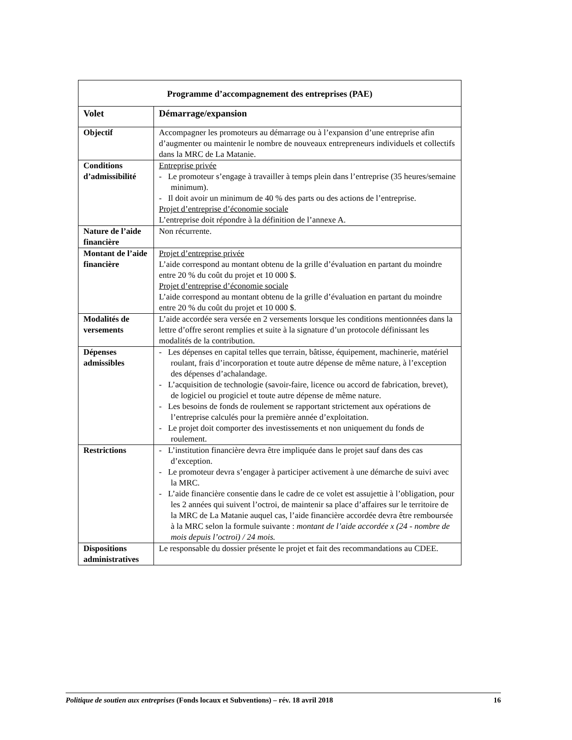| Programme d’accompagnement des entreprises (PAE) | |
| --- | --- |
| Volet | Démarrage/expansion |
| Objectif | Accompagner les promoteurs au démarrage ou à l’expansion d’une entreprise afin d’augmenter ou maintenir le nombre de nouveaux entrepreneurs individuels et collectifs dans la MRC de La Matanie. |
| Conditions d’admissibilité | Entreprise privée - Le promoteur s’engage à travailler à temps plein dans l’entreprise (35 heures/semaine minimum). - Il doit avoir un minimum de 40 % des parts ou des actions de l’entreprise. Projet d’entreprise d’économie sociale L’entreprise doit répondre à la définition de l’annexe A. |
| Nature de l’aide financière | Non récurrente. |
| Montant de l’aide financière | Projet d’entreprise privée L’aide correspond au montant obtenu de la grille d’évaluation en partant du moindre entre 20 % du coût du projet et 10 000 $. Projet d’entreprise d’économie sociale L’aide correspond au montant obtenu de la grille d’évaluation en partant du moindre entre 20 % du coût du projet et 10 000 $. |
| Modalités de versements | L’aide accordée sera versée en 2 versements lorsque les conditions mentionnées dans la lettre d’offre seront remplies et suite à la signature d’un protocole définissant les modalités de la contribution. |
| Dépenses admissibles | - Les dépenses en capital telles que terrain, bâtisse, équipement, machinerie, matériel roulant, frais d’incorporation et toute autre dépense de même nature, à l’exception des dépenses d’achalandage. - L’acquisition de technologie (savoir-faire, licence ou accord de fabrication, brevet), de logiciel ou progiciel et toute autre dépense de même nature. - Les besoins de fonds de roulement se rapportant strictement aux opérations de l’entreprise calculés pour la première année d’exploitation. - Le projet doit comporter des investissements et non uniquement du fonds de roulement. |
| Restrictions | - L’institution financière devra être impliquée dans le projet sauf dans des cas d’exception. - Le promoteur devra s’engager à participer activement à une démarche de suivi avec la MRC. - L’aide financière consentie dans le cadre de ce volet est assujettie à l’obligation, pour les 2 années qui suivent l’octroi, de maintenir sa place d’affaires sur le territoire de la MRC de La Matanie auquel cas, l’aide financière accordée devra être remboursée à la MRC selon la formule suivante : montant de l’aide accordée x (24 - nombre de mois depuis l’octroi) / 24 mois. |
| Dispositions administratives | Le responsable du dossier présente le projet et fait des recommandations au CDEE. |
Politique de soutien aux entreprises (Fonds locaux et Subventions) – rév. 18 avril 2018 16